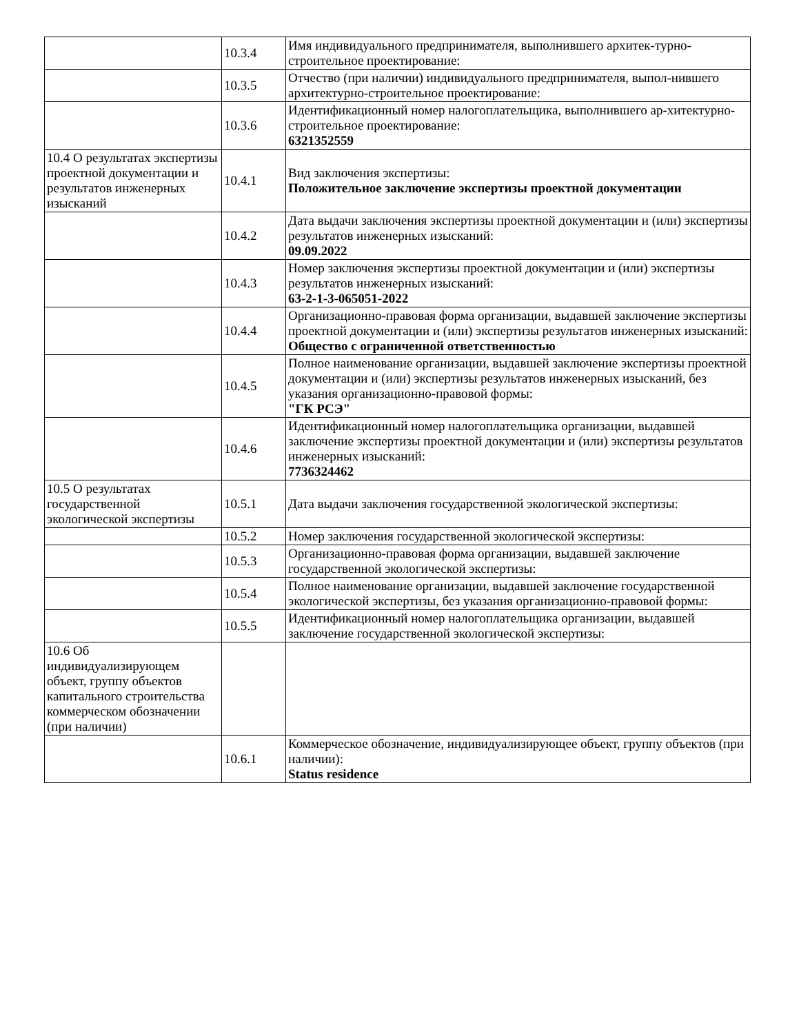| | 10.3.4 | Имя индивидуального предпринимателя, выполнившего архитек-турно-строительное проектирование: |
| | 10.3.5 | Отчество (при наличии) индивидуального предпринимателя, выпол-нившего архитектурно-строительное проектирование: |
| | 10.3.6 | Идентификационный номер налогоплательщика, выполнившего ар-хитектурно-строительное проектирование: 6321352559 |
| 10.4 О результатах экспертизы проектной документации и результатов инженерных изысканий | 10.4.1 | Вид заключения экспертизы: Положительное заключение экспертизы проектной документации |
| | 10.4.2 | Дата выдачи заключения экспертизы проектной документации и (или) экспертизы результатов инженерных изысканий: 09.09.2022 |
| | 10.4.3 | Номер заключения экспертизы проектной документации и (или) экспертизы результатов инженерных изысканий: 63-2-1-3-065051-2022 |
| | 10.4.4 | Организационно-правовая форма организации, выдавшей заключение экспертизы проектной документации и (или) экспертизы результатов инженерных изысканий: Общество с ограниченной ответственностью |
| | 10.4.5 | Полное наименование организации, выдавшей заключение экспертизы проектной документации и (или) экспертизы результатов инженерных изысканий, без указания организационно-правовой формы: "ГК РСЭ" |
| | 10.4.6 | Идентификационный номер налогоплательщика организации, выдавшей заключение экспертизы проектной документации и (или) экспертизы результатов инженерных изысканий: 7736324462 |
| 10.5 О результатах государственной экологической экспертизы | 10.5.1 | Дата выдачи заключения государственной экологической экспертизы: |
| | 10.5.2 | Номер заключения государственной экологической экспертизы: |
| | 10.5.3 | Организационно-правовая форма организации, выдавшей заключение государственной экологической экспертизы: |
| | 10.5.4 | Полное наименование организации, выдавшей заключение государственной экологической экспертизы, без указания организационно-правовой формы: |
| | 10.5.5 | Идентификационный номер налогоплательщика организации, выдавшей заключение государственной экологической экспертизы: |
| 10.6 Об индивидуализирующем объект, группу объектов капитального строительства коммерческом обозначении (при наличии) | | |
| | 10.6.1 | Коммерческое обозначение, индивидуализирующее объект, группу объектов (при наличии): Status residence |